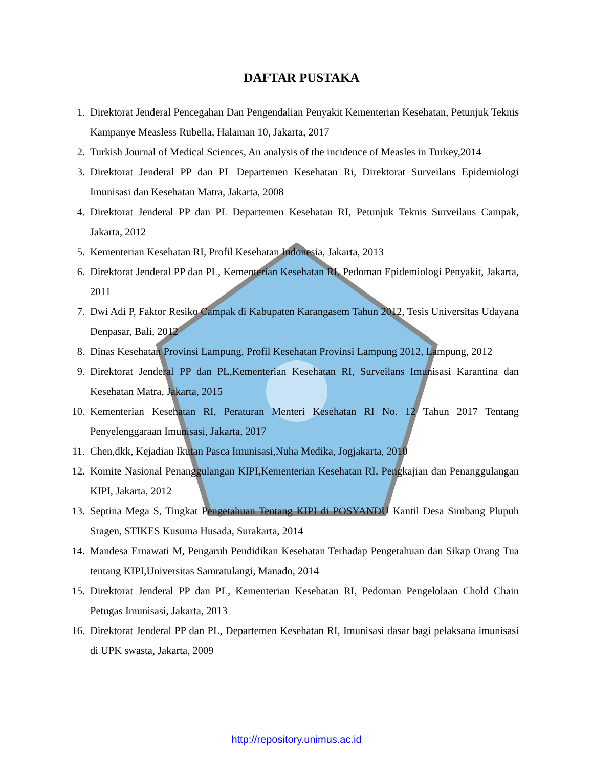DAFTAR PUSTAKA
1. Direktorat Jenderal Pencegahan Dan Pengendalian Penyakit Kementerian Kesehatan, Petunjuk Teknis Kampanye Measless Rubella, Halaman 10, Jakarta, 2017
2. Turkish Journal of Medical Sciences, An analysis of the incidence of Measles in Turkey,2014
3. Direktorat Jenderal PP dan PL Departemen Kesehatan Ri, Direktorat Surveilans Epidemiologi Imunisasi dan Kesehatan Matra, Jakarta, 2008
4. Direktorat Jenderal PP dan PL Departemen Kesehatan RI, Petunjuk Teknis Surveilans Campak, Jakarta, 2012
5. Kementerian Kesehatan RI, Profil Kesehatan Indonesia, Jakarta, 2013
6. Direktorat Jenderal PP dan PL, Kementerian Kesehatan RI, Pedoman Epidemiologi Penyakit, Jakarta, 2011
7. Dwi Adi P, Faktor Resiko Campak di Kabupaten Karangasem Tahun 2012, Tesis Universitas Udayana Denpasar, Bali, 2012
8. Dinas Kesehatan Provinsi Lampung, Profil Kesehatan Provinsi Lampung 2012, Lampung, 2012
9. Direktorat Jenderal PP dan PL,Kementerian Kesehatan RI, Surveilans Imunisasi Karantina dan Kesehatan Matra, Jakarta, 2015
10. Kementerian Kesehatan RI, Peraturan Menteri Kesehatan RI No. 12 Tahun 2017 Tentang Penyelenggaraan Imunisasi, Jakarta, 2017
11. Chen,dkk, Kejadian Ikutan Pasca Imunisasi,Nuha Medika, Jogjakarta, 2010
12. Komite Nasional Penanggulangan KIPI,Kementerian Kesehatan RI, Pengkajian dan Penanggulangan KIPI, Jakarta, 2012
13. Septina Mega S, Tingkat Pengetahuan Tentang KIPI di POSYANDU Kantil Desa Simbang Plupuh Sragen, STIKES Kusuma Husada, Surakarta, 2014
14. Mandesa Ernawati M, Pengaruh Pendidikan Kesehatan Terhadap Pengetahuan dan Sikap Orang Tua tentang KIPI,Universitas Samratulangi, Manado, 2014
15. Direktorat Jenderal PP dan PL, Kementerian Kesehatan RI, Pedoman Pengelolaan Chold Chain Petugas Imunisasi, Jakarta, 2013
16. Direktorat Jenderal PP dan PL, Departemen Kesehatan RI, Imunisasi dasar bagi pelaksana imunisasi di UPK swasta, Jakarta, 2009
http://repository.unimus.ac.id